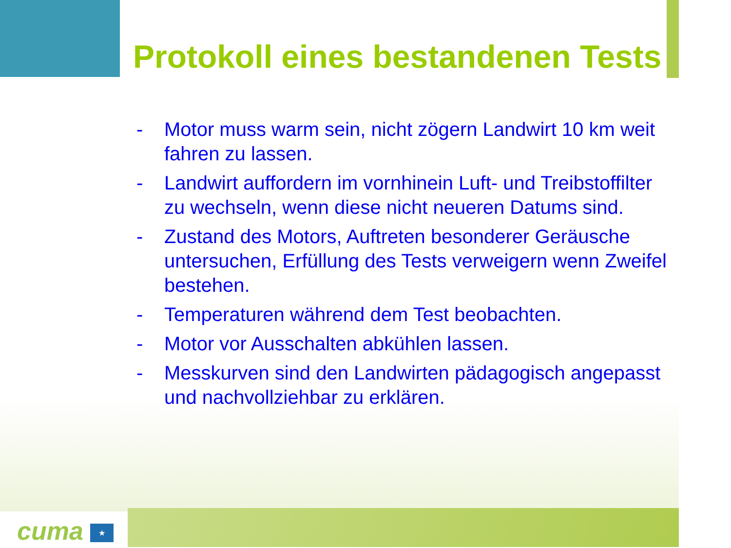Protokoll eines bestandenen Tests
- Motor muss warm sein, nicht zögern Landwirt 10 km weit fahren zu lassen.
- Landwirt auffordern im vornhinein Luft- und Treibstoffilter zu wechseln, wenn diese nicht neueren Datums sind.
- Zustand des Motors, Auftreten besonderer Geräusche untersuchen, Erfüllung des Tests verweigern wenn Zweifel bestehen.
- Temperaturen während dem Test beobachten.
- Motor vor Ausschalten abkühlen lassen.
- Messkurven sind den Landwirten pädagogisch angepasst und nachvollziehbar zu erklären.
cuma ★